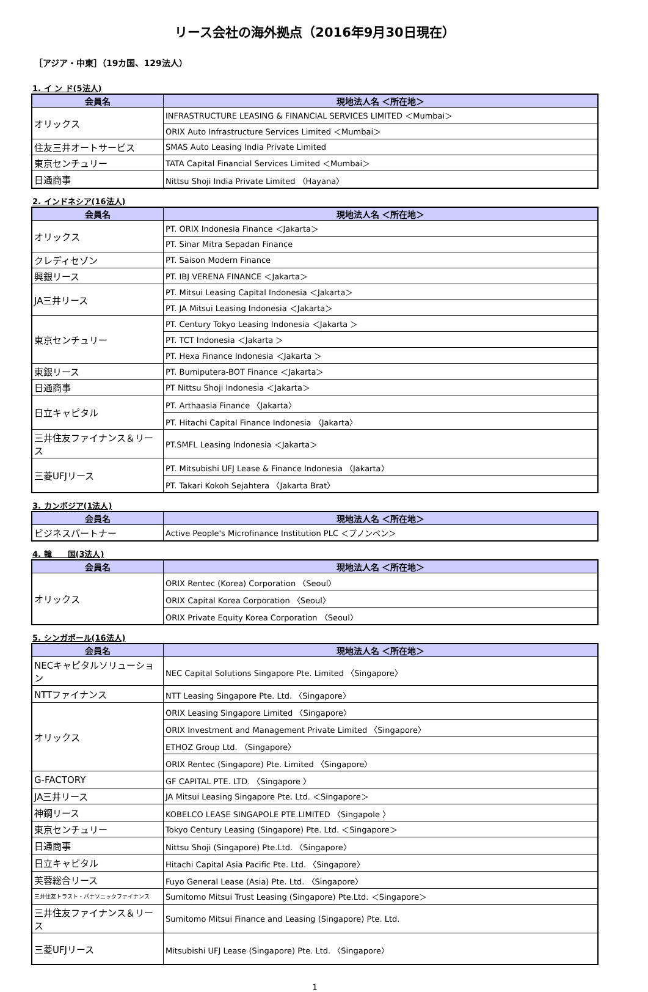リース会社の海外拠点（2016年9月30日現在）
［アジア・中東］（19カ国、129法人）
1. イ ン ド(5法人)
| 会員名 | 現地法人名 ＜所在地＞ |
| --- | --- |
| オリックス | INFRASTRUCTURE LEASING & FINANCIAL SERVICES LIMITED ＜Mumbai＞ |
| | ORIX Auto Infrastructure Services Limited ＜Mumbai＞ |
| 住友三井オートサービス | SMAS Auto Leasing India Private Limited |
| 東京センチュリー | TATA Capital Financial Services Limited ＜Mumbai＞ |
| 日通商事 | Nittsu Shoji India Private Limited 〈Hayana〉 |
2. インドネシア(16法人)
| 会員名 | 現地法人名 ＜所在地＞ |
| --- | --- |
| オリックス | PT. ORIX Indonesia Finance ＜Jakarta＞ |
| | PT. Sinar Mitra Sepadan Finance |
| クレディセゾン | PT. Saison Modern Finance |
| 興銀リース | PT. IBJ VERENA FINANCE ＜Jakarta＞ |
| JA三井リース | PT. Mitsui Leasing Capital Indonesia ＜Jakarta＞ |
| | PT. JA Mitsui Leasing Indonesia ＜Jakarta＞ |
| 東京センチュリー | PT. Century Tokyo Leasing Indonesia ＜Jakarta ＞ |
| | PT. TCT Indonesia ＜Jakarta ＞ |
| | PT. Hexa Finance Indonesia ＜Jakarta ＞ |
| 東銀リース | PT. Bumiputera-BOT Finance ＜Jakarta＞ |
| 日通商事 | PT Nittsu Shoji Indonesia ＜Jakarta＞ |
| 日立キャピタル | PT. Arthaasia Finance 〈Jakarta〉 |
| | PT. Hitachi Capital Finance Indonesia 〈Jakarta〉 |
| 三井住友ファイナンス＆リース | PT.SMFL Leasing Indonesia ＜Jakarta＞ |
| 三菱UFJリース | PT. Mitsubishi UFJ Lease & Finance Indonesia 〈Jakarta〉 |
| | PT. Takari Kokoh Sejahtera 〈Jakarta Brat〉 |
3. カンボジア(1法人)
| 会員名 | 現地法人名 ＜所在地＞ |
| --- | --- |
| ビジネスパートナー | Active People's Microfinance Institution PLC ＜プノンペン＞ |
4. 韓　　国(3法人)
| 会員名 | 現地法人名 ＜所在地＞ |
| --- | --- |
| オリックス | ORIX Rentec (Korea) Corporation 〈Seoul〉 |
| | ORIX Capital Korea Corporation 〈Seoul〉 |
| | ORIX Private Equity Korea Corporation 〈Seoul〉 |
5. シンガポール(16法人)
| 会員名 | 現地法人名 ＜所在地＞ |
| --- | --- |
| NECキャピタルソリューション | NEC Capital Solutions Singapore Pte. Limited 〈Singapore〉 |
| NTTファイナンス | NTT Leasing Singapore Pte. Ltd. 〈Singapore〉 |
| オリックス | ORIX Leasing Singapore Limited 〈Singapore〉 |
| | ORIX Investment and Management Private Limited 〈Singapore〉 |
| | ETHOZ Group Ltd. 〈Singapore〉 |
| | ORIX Rentec (Singapore) Pte. Limited 〈Singapore〉 |
| G-FACTORY | GF CAPITAL PTE. LTD. 〈Singapore 〉 |
| JA三井リース | JA Mitsui Leasing Singapore Pte. Ltd. ＜Singapore＞ |
| 神鋼リース | KOBELCO LEASE SINGAPOLE PTE.LIMITED 〈Singapole 〉 |
| 東京センチュリー | Tokyo Century Leasing (Singapore) Pte. Ltd. ＜Singapore＞ |
| 日通商事 | Nittsu Shoji (Singapore) Pte.Ltd. 〈Singapore〉 |
| 日立キャピタル | Hitachi Capital Asia Pacific Pte. Ltd. 〈Singapore〉 |
| 芙蓉総合リース | Fuyo General Lease (Asia) Pte. Ltd. 〈Singapore〉 |
| 三井住友トラスト・パナソニックファイナンス | Sumitomo Mitsui Trust Leasing (Singapore) Pte.Ltd. ＜Singapore＞ |
| 三井住友ファイナンス＆リース | Sumitomo Mitsui Finance and Leasing (Singapore) Pte. Ltd. |
| 三菱UFJリース | Mitsubishi UFJ Lease (Singapore) Pte. Ltd. 〈Singapore〉 |
1